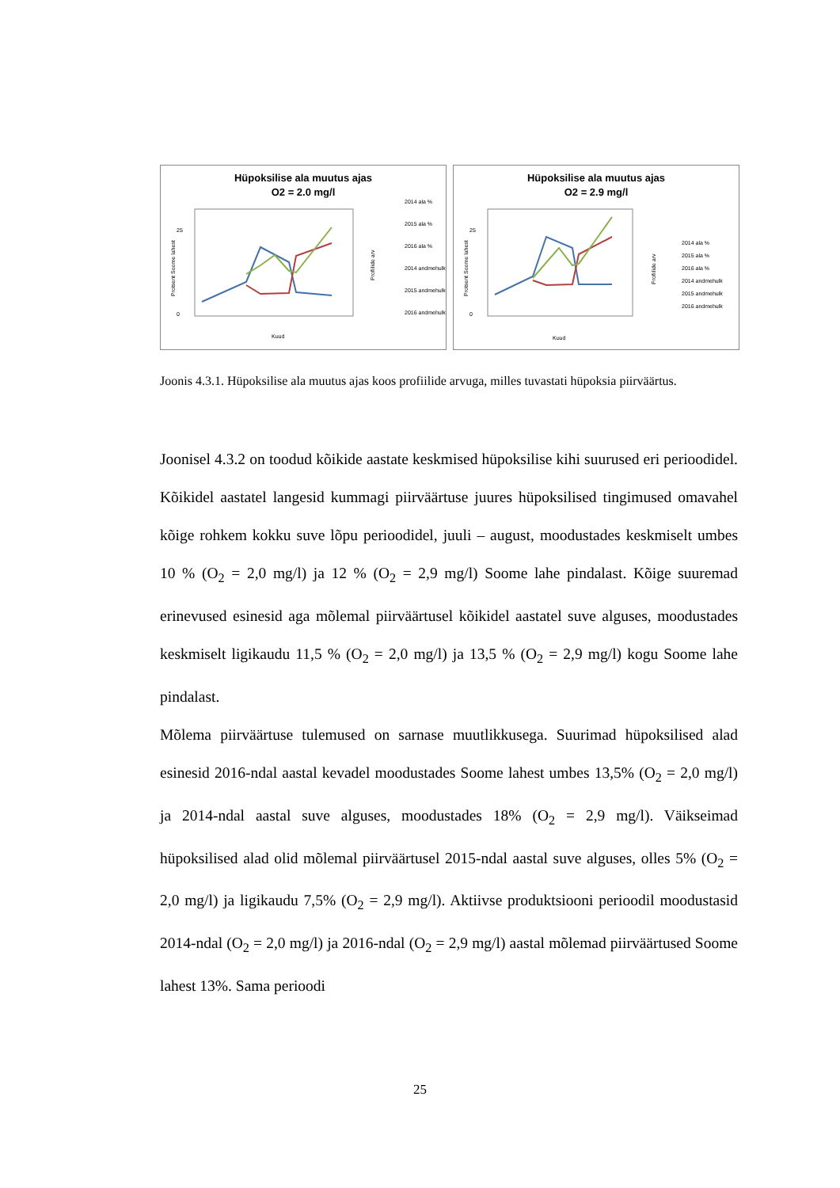Hüpoksilise ala muutus ajas
O2 = 2.0 mg/l
25
0
Kuud
2014 ala %
2015 ala %
2016 ala %
2014 andmehulk
2015 andmehulk
2016 andmehulk
Protsent Soome lahest
Profiilide arv
Hüpoksilise ala muutus ajas
O2 = 2.9 mg/l
25
0
Kuud
2014 ala %
2015 ala %
2016 ala %
2014 andmehulk
2015 andmehulk
2016 andmehulk
Protsent Soome lahest
Profiilide arv
Joonis 4.3.1. Hüpoksilise ala muutus ajas koos profiilide arvuga, milles tuvastati hüpoksia piirväärtus.
Joonisel 4.3.2 on toodud kõikide aastate keskmised hüpoksilise kihi suurused eri perioodidel. Kõikidel aastatel langesid kummagi piirväärtuse juures hüpoksilised tingimused omavahel kõige rohkem kokku suve lõpu perioodidel, juuli – august, moodustades keskmiselt umbes 10 % (O<sub>2</sub> = 2,0 mg/l) ja 12 % (O<sub>2</sub> = 2,9 mg/l) Soome lahe pindalast. Kõige suuremad erinevused esinesid aga mõlemal piirväärtusel kõikidel aastatel suve alguses, moodustades keskmiselt ligikaudu 11,5 % (O<sub>2</sub> = 2,0 mg/l) ja 13,5 % (O<sub>2</sub> = 2,9 mg/l) kogu Soome lahe pindalast.
Mõlema piirväärtuse tulemused on sarnase muutlikkusega. Suurimad hüpoksilised alad esinesid 2016-ndal aastal kevadel moodustades Soome lahest umbes 13,5% (O<sub>2</sub> = 2,0 mg/l) ja 2014-ndal aastal suve alguses, moodustades 18% (O<sub>2</sub> = 2,9 mg/l). Väikseimad hüpoksilised alad olid mõlemal piirväärtusel 2015-ndal aastal suve alguses, olles 5% (O<sub>2</sub> = 2,0 mg/l) ja ligikaudu 7,5% (O<sub>2</sub> = 2,9 mg/l). Aktiivse produktsiooni perioodil moodustasid 2014-ndal (O<sub>2</sub> = 2,0 mg/l) ja 2016-ndal (O<sub>2</sub> = 2,9 mg/l) aastal mõlemad piirväärtused Soome lahest 13%. Sama perioodi
25